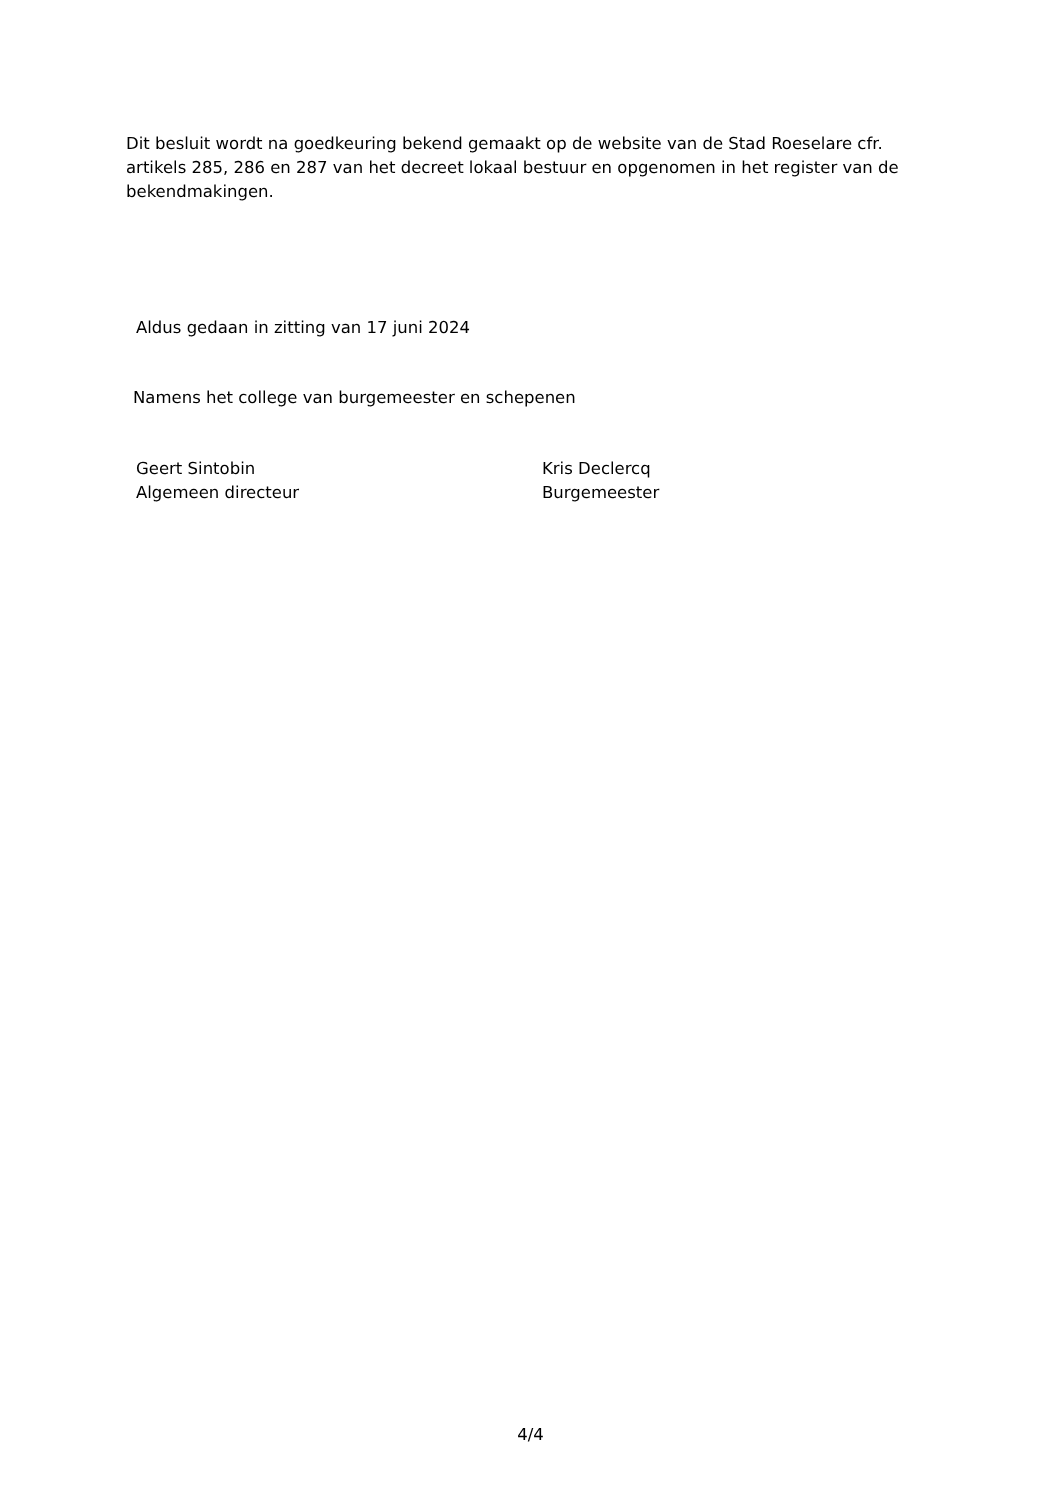Dit besluit wordt na goedkeuring bekend gemaakt op de website van de Stad Roeselare cfr. artikels 285, 286 en 287 van het decreet lokaal bestuur en opgenomen in het register van de bekendmakingen.
Aldus gedaan in zitting van 17 juni 2024
Namens het college van burgemeester en schepenen
Geert Sintobin
Algemeen directeur
Kris Declercq
Burgemeester
4/4